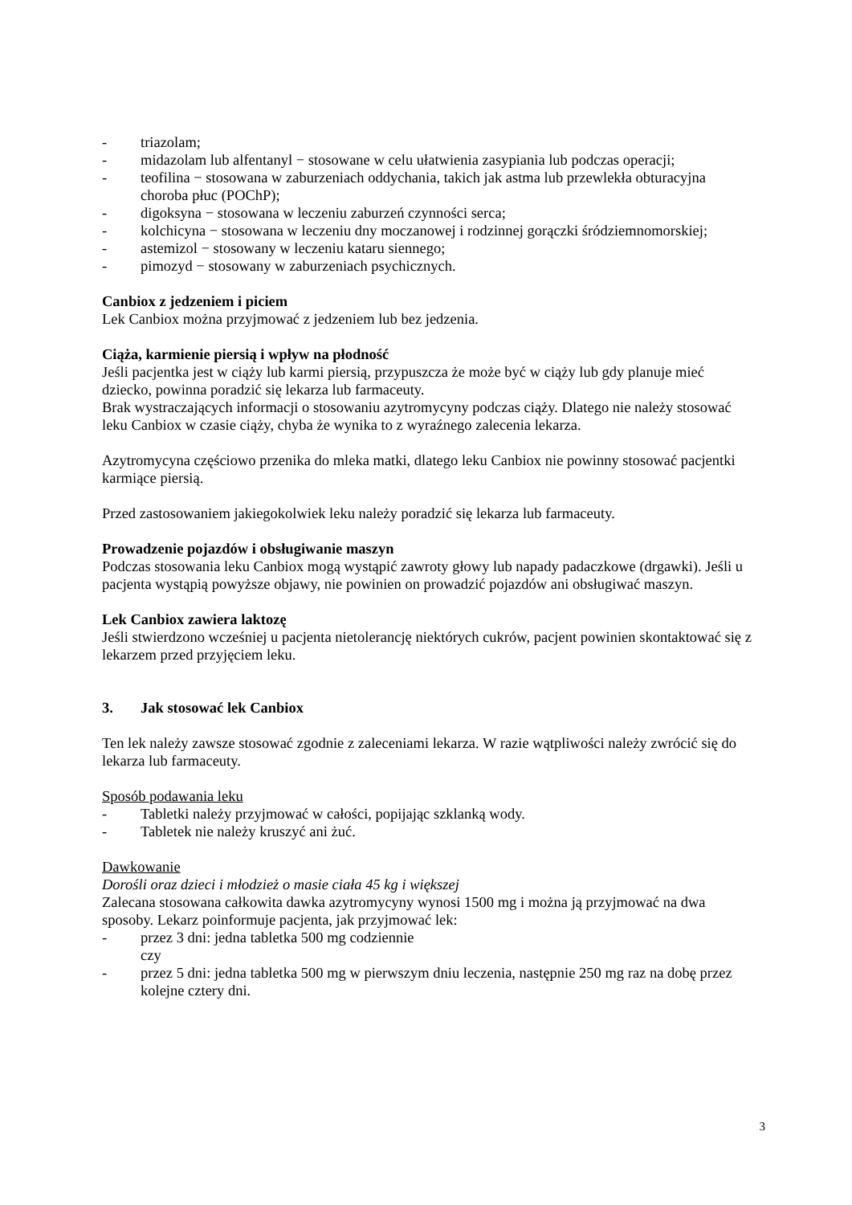- triazolam;
- midazolam lub alfentanyl − stosowane w celu ułatwienia zasypiania lub podczas operacji;
- teofilina − stosowana w zaburzeniach oddychania, takich jak astma lub przewlekła obturacyjna choroba płuc (POChP);
- digoksyna − stosowana w leczeniu zaburzeń czynności serca;
- kolchicyna − stosowana w leczeniu dny moczanowej i rodzinnej gorączki śródziemnomorskiej;
- astemizol − stosowany w leczeniu kataru siennego;
- pimozyd − stosowany w zaburzeniach psychicznych.
Canbiox z jedzeniem i piciem
Lek Canbiox można przyjmować z jedzeniem lub bez jedzenia.
Ciąża, karmienie piersią i wpływ na płodność
Jeśli pacjentka jest w ciąży lub karmi piersią, przypuszcza że może być w ciąży lub gdy planuje mieć dziecko, powinna poradzić się lekarza lub farmaceuty.
Brak wystraczających informacji o stosowaniu azytromycyny podczas ciąży. Dlatego nie należy stosować leku Canbiox w czasie ciąży, chyba że wynika to z wyraźnego zalecenia lekarza.
Azytromycyna częściowo przenika do mleka matki, dlatego leku Canbiox nie powinny stosować pacjentki karmiące piersią.
Przed zastosowaniem jakiegokolwiek leku należy poradzić się lekarza lub farmaceuty.
Prowadzenie pojazdów i obsługiwanie maszyn
Podczas stosowania leku Canbiox mogą wystąpić zawroty głowy lub napady padaczkowe (drgawki). Jeśli u pacjenta wystąpią powyższe objawy, nie powinien on prowadzić pojazdów ani obsługiwać maszyn.
Lek Canbiox zawiera laktozę
Jeśli stwierdzono wcześniej u pacjenta nietolerancję niektórych cukrów, pacjent powinien skontaktować się z lekarzem przed przyjęciem leku.
3. Jak stosować lek Canbiox
Ten lek należy zawsze stosować zgodnie z zaleceniami lekarza. W razie wątpliwości należy zwrócić się do lekarza lub farmaceuty.
Sposób podawania leku
- Tabletki należy przyjmować w całości, popijając szklanką wody.
- Tabletek nie należy kruszyć ani żuć.
Dawkowanie
Dorośli oraz dzieci i młodzież o masie ciała 45 kg i większej
Zalecana stosowana całkowita dawka azytromycyny wynosi 1500 mg i można ją przyjmować na dwa sposoby. Lekarz poinformuje pacjenta, jak przyjmować lek:
- przez 3 dni: jedna tabletka 500 mg codziennie
czy
- przez 5 dni: jedna tabletka 500 mg w pierwszym dniu leczenia, następnie 250 mg raz na dobę przez kolejne cztery dni.
3